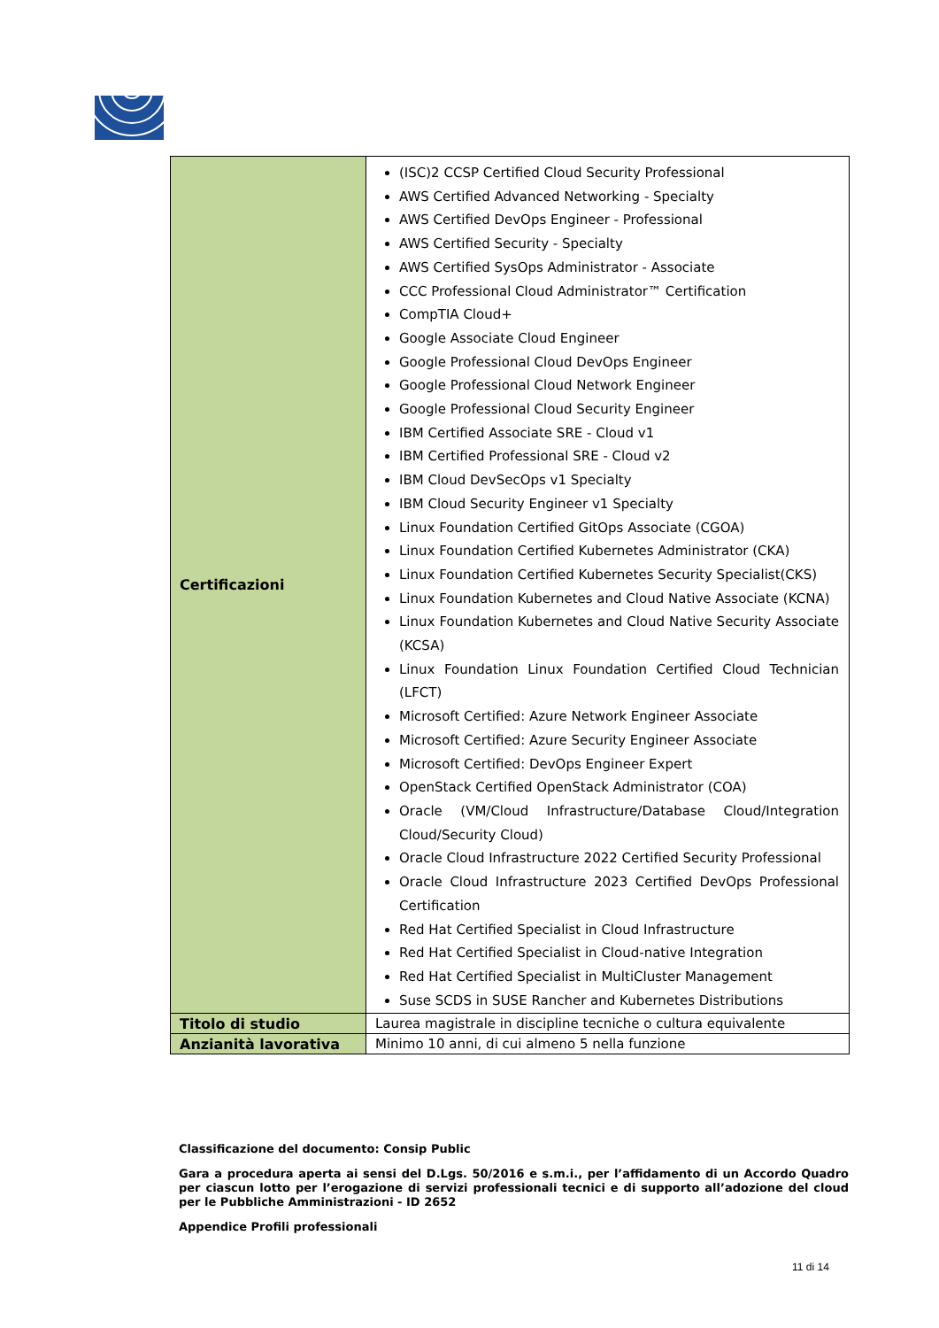| Certificazioni | (ISC)2 CCSP Certified Cloud Security Professional AWS Certified Advanced Networking - Specialty AWS Certified DevOps Engineer - Professional AWS Certified Security - Specialty AWS Certified SysOps Administrator - Associate CCC Professional Cloud Administrator™ Certification CompTIA Cloud+ Google Associate Cloud Engineer Google Professional Cloud DevOps Engineer Google Professional Cloud Network Engineer Google Professional Cloud Security Engineer IBM Certified Associate SRE - Cloud v1 IBM Certified Professional SRE - Cloud v2 IBM Cloud DevSecOps v1 Specialty IBM Cloud Security Engineer v1 Specialty Linux Foundation Certified GitOps Associate (CGOA) Linux Foundation Certified Kubernetes Administrator (CKA) Linux Foundation Certified Kubernetes Security Specialist(CKS) Linux Foundation Kubernetes and Cloud Native Associate (KCNA) Linux Foundation Kubernetes and Cloud Native Security Associate (KCSA) Linux Foundation Linux Foundation Certified Cloud Technician (LFCT) Microsoft Certified: Azure Network Engineer Associate Microsoft Certified: Azure Security Engineer Associate Microsoft Certified: DevOps Engineer Expert OpenStack Certified OpenStack Administrator (COA) Oracle (VM/Cloud Infrastructure/Database Cloud/Integration Cloud/Security Cloud) Oracle Cloud Infrastructure 2022 Certified Security Professional Oracle Cloud Infrastructure 2023 Certified DevOps Professional Certification Red Hat Certified Specialist in Cloud Infrastructure Red Hat Certified Specialist in Cloud-native Integration Red Hat Certified Specialist in MultiCluster Management Suse SCDS in SUSE Rancher and Kubernetes Distributions |
| Titolo di studio | Laurea magistrale in discipline tecniche o cultura equivalente |
| Anzianità lavorativa | Minimo 10 anni, di cui almeno 5 nella funzione |
Classificazione del documento: Consip Public
Gara a procedura aperta ai sensi del D.Lgs. 50/2016 e s.m.i., per l’affidamento di un Accordo Quadro per ciascun lotto per l’erogazione di servizi professionali tecnici e di supporto all’adozione del cloud per le Pubbliche Amministrazioni - ID 2652
Appendice Profili professionali
11 di 14